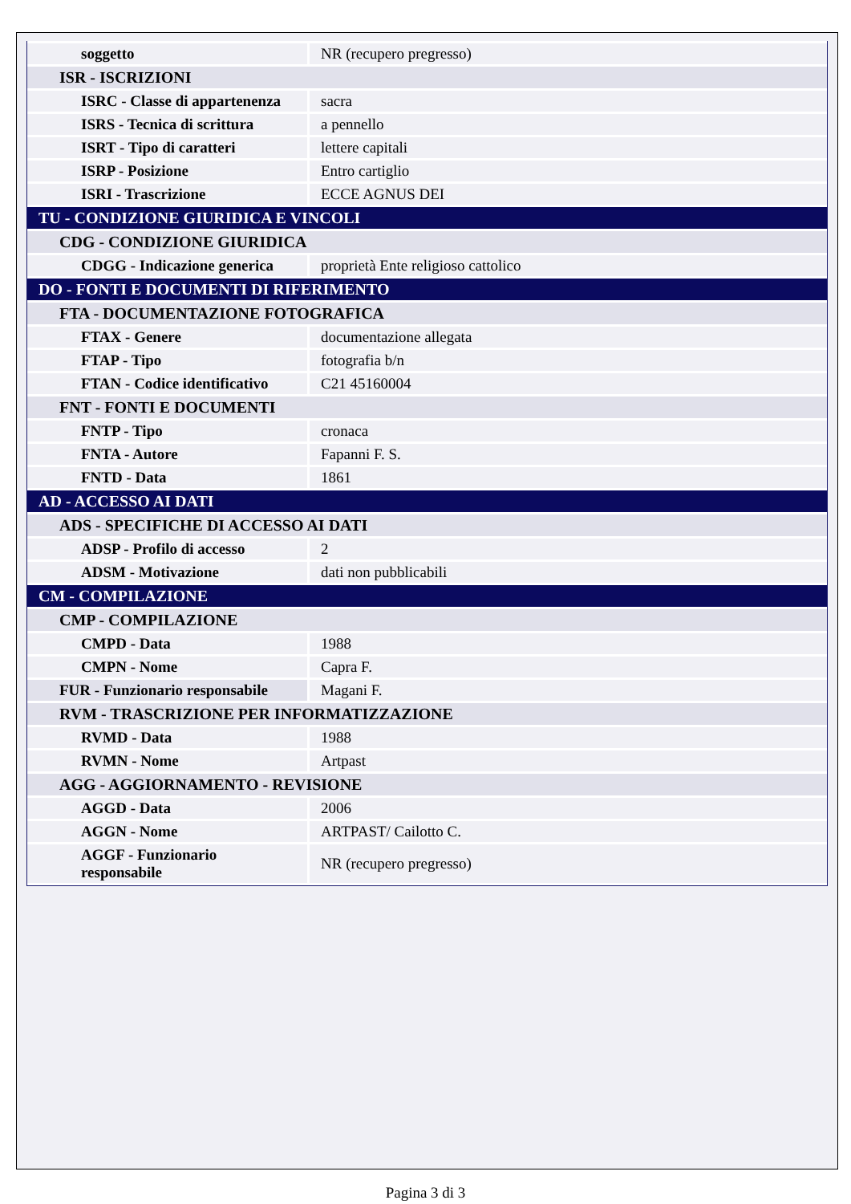| soggetto | NR (recupero pregresso) |
| ISR - ISCRIZIONI | |
| ISRC - Classe di appartenenza | sacra |
| ISRS - Tecnica di scrittura | a pennello |
| ISRT - Tipo di caratteri | lettere capitali |
| ISRP - Posizione | Entro cartiglio |
| ISRI - Trascrizione | ECCE AGNUS DEI |
| TU - CONDIZIONE GIURIDICA E VINCOLI | |
| CDG - CONDIZIONE GIURIDICA | |
| CDGG - Indicazione generica | proprietà Ente religioso cattolico |
| DO - FONTI E DOCUMENTI DI RIFERIMENTO | |
| FTA - DOCUMENTAZIONE FOTOGRAFICA | |
| FTAX - Genere | documentazione allegata |
| FTAP - Tipo | fotografia b/n |
| FTAN - Codice identificativo | C21 45160004 |
| FNT - FONTI E DOCUMENTI | |
| FNTP - Tipo | cronaca |
| FNTA - Autore | Fapanni F. S. |
| FNTD - Data | 1861 |
| AD - ACCESSO AI DATI | |
| ADS - SPECIFICHE DI ACCESSO AI DATI | |
| ADSP - Profilo di accesso | 2 |
| ADSM - Motivazione | dati non pubblicabili |
| CM - COMPILAZIONE | |
| CMP - COMPILAZIONE | |
| CMPD - Data | 1988 |
| CMPN - Nome | Capra F. |
| FUR - Funzionario responsabile | Magani F. |
| RVM - TRASCRIZIONE PER INFORMATIZZAZIONE | |
| RVMD - Data | 1988 |
| RVMN - Nome | Artpast |
| AGG - AGGIORNAMENTO - REVISIONE | |
| AGGD - Data | 2006 |
| AGGN - Nome | ARTPAST/ Cailotto C. |
| AGGF - Funzionario responsabile | NR (recupero pregresso) |
Pagina 3 di 3